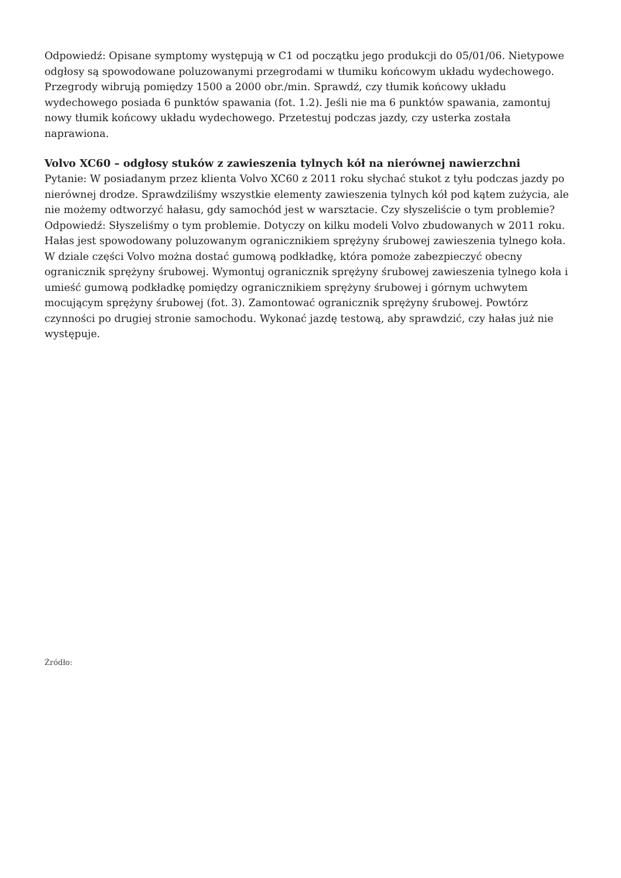Odpowiedź: Opisane symptomy występują w C1 od początku jego produkcji do 05/01/06. Nietypowe odgłosy są spowodowane poluzowanymi przegrodami w tłumiku końcowym układu wydechowego. Przegrody wibrują pomiędzy 1500 a 2000 obr./min. Sprawdź, czy tłumik końcowy układu wydechowego posiada 6 punktów spawania (fot. 1.2). Jeśli nie ma 6 punktów spawania, zamontuj nowy tłumik końcowy układu wydechowego. Przetestuj podczas jazdy, czy usterka została naprawiona.
Volvo XC60 – odgłosy stuków z zawieszenia tylnych kół na nierównej nawierzchni
Pytanie: W posiadanym przez klienta Volvo XC60 z 2011 roku słychać stukot z tyłu podczas jazdy po nierównej drodze. Sprawdziliśmy wszystkie elementy zawieszenia tylnych kół pod kątem zużycia, ale nie możemy odtworzyć hałasu, gdy samochód jest w warsztacie. Czy słyszeliście o tym problemie?
Odpowiedź: Słyszeliśmy o tym problemie. Dotyczy on kilku modeli Volvo zbudowanych w 2011 roku. Hałas jest spowodowany poluzowanym ogranicznikiem sprężyny śrubowej zawieszenia tylnego koła. W dziale części Volvo można dostać gumową podkładkę, która pomoże zabezpieczyć obecny ogranicznik sprężyny śrubowej. Wymontuj ogranicznik sprężyny śrubowej zawieszenia tylnego koła i umieść gumową podkładkę pomiędzy ogranicznikiem sprężyny śrubowej i górnym uchwytem mocującym sprężyny śrubowej (fot. 3). Zamontować ogranicznik sprężyny śrubowej. Powtórz czynności po drugiej stronie samochodu. Wykonać jazdę testową, aby sprawdzić, czy hałas już nie występuje.
Źródło: